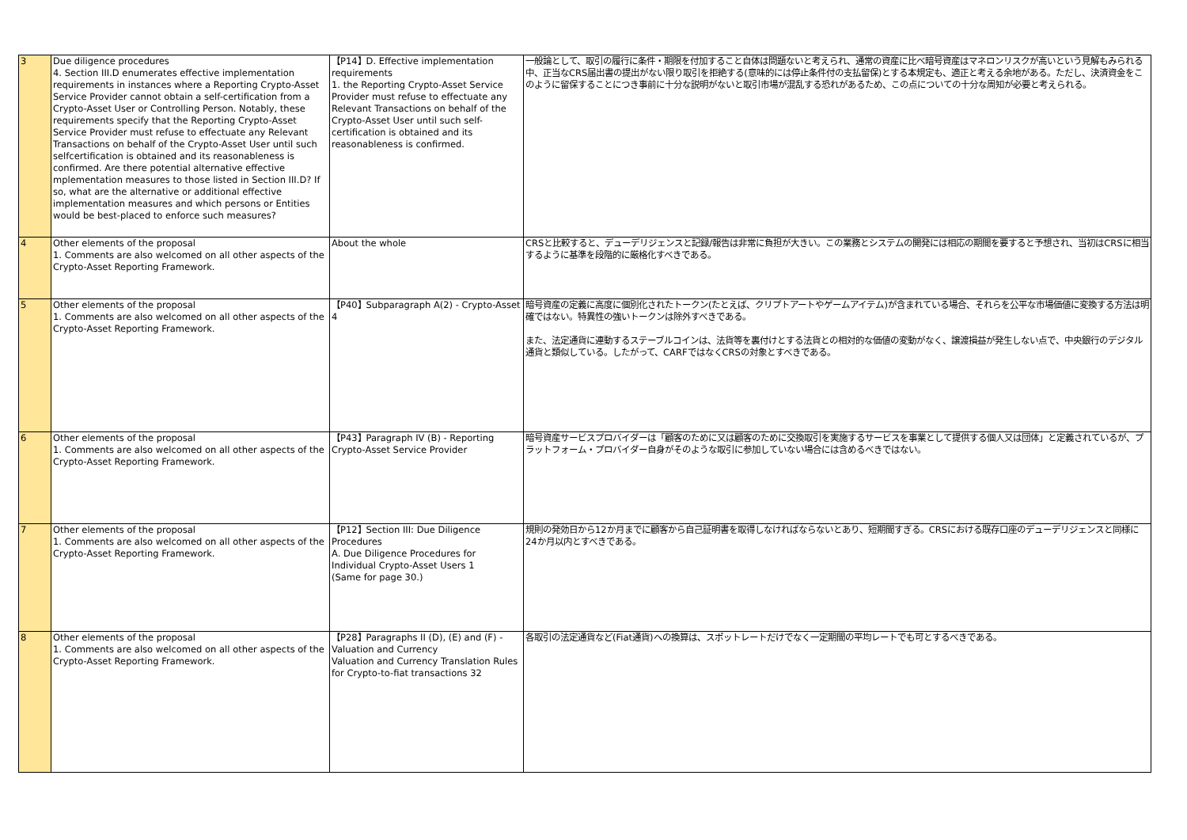| 3 | Due diligence procedures 4. Section III.D enumerates effective implementation requirements in instances where a Reporting Crypto-Asset Service Provider cannot obtain a self-certification from a Crypto-Asset User or Controlling Person. Notably, these requirements specify that the Reporting Crypto-Asset Service Provider must refuse to effectuate any Relevant Transactions on behalf of the Crypto-Asset User until such selfcertification is obtained and its reasonableness is confirmed. Are there potential alternative effective mplementation measures to those listed in Section III.D? If so, what are the alternative or additional effective implementation measures and which persons or Entities would be best-placed to enforce such measures? | 【P14】D. Effective implementation requirements 1. the Reporting Crypto-Asset Service Provider must refuse to effectuate any Relevant Transactions on behalf of the Crypto-Asset User until such self-certification is obtained and its reasonableness is confirmed. | 一般論として、取引の履行に条件・期限を付加すること自体は問題ないと考えられ、通常の資産に比べ暗号資産はマネロンリスクが高いという見解もみられる中、正当なCRS届出書の提出がない限り取引を拒絶する(意味的には停止条件付の支払留保)とする本規定も、適正と考える余地がある。ただし、決済資金をこのように留保することにつき事前に十分な説明がないと取引市場が混乱する恐れがあるため、この点についての十分な周知が必要と考えられる。 |
| 4 | Other elements of the proposal 1. Comments are also welcomed on all other aspects of the Crypto-Asset Reporting Framework. | About the whole | CRSと比較すると、デューデリジェンスと記録/報告は非常に負担が大きい。この業務とシステムの開発には相応の期間を要すると予想され、当初はCRSに相当するように基準を段階的に厳格化すべきである。 |
| 5 | Other elements of the proposal 1. Comments are also welcomed on all other aspects of the Crypto-Asset Reporting Framework. | 【P40】Subparagraph A(2) - Crypto-Asset 4 | 暗号資産の定義に高度に個別化されたトークン(たとえば、クリプトアートやゲームアイテム)が含まれている場合、それらを公平な市場価値に変換する方法は明確ではない。特異性の強いトークンは除外すべきである。 また、法定通貨に連動するステーブルコインは、法貨等を裏付けとする法貨との相対的な価値の変動がなく、譲渡損益が発生しない点で、中央銀行のデジタル通貨と類似している。したがって、CARFではなくCRSの対象とすべきである。 |
| 6 | Other elements of the proposal 1. Comments are also welcomed on all other aspects of the Crypto-Asset Reporting Framework. | 【P43】Paragraph IV (B) - Reporting Crypto-Asset Service Provider | 暗号資産サービスプロバイダーは「顧客のために又は顧客のために交換取引を実施するサービスを事業として提供する個人又は団体」と定義されているが、プラットフォーム・プロバイダー自身がそのような取引に参加していない場合には含めるべきではない。 |
| 7 | Other elements of the proposal 1. Comments are also welcomed on all other aspects of the Crypto-Asset Reporting Framework. | 【P12】Section III: Due Diligence Procedures A. Due Diligence Procedures for Individual Crypto-Asset Users 1 (Same for page 30.) | 規則の発効日から12か月までに顧客から自己証明書を取得しなければならないとあり、短期間すぎる。CRSにおける既存口座のデューデリジェンスと同様に24か月以内とすべきである。 |
| 8 | Other elements of the proposal 1. Comments are also welcomed on all other aspects of the Crypto-Asset Reporting Framework. | 【P28】Paragraphs II (D), (E) and (F) - Valuation and Currency Valuation and Currency Translation Rules for Crypto-to-fiat transactions 32 | 各取引の法定通貨など(Fiat通貨)への換算は、スポットレートだけでなく一定期間の平均レートでも可とするべきである。 |